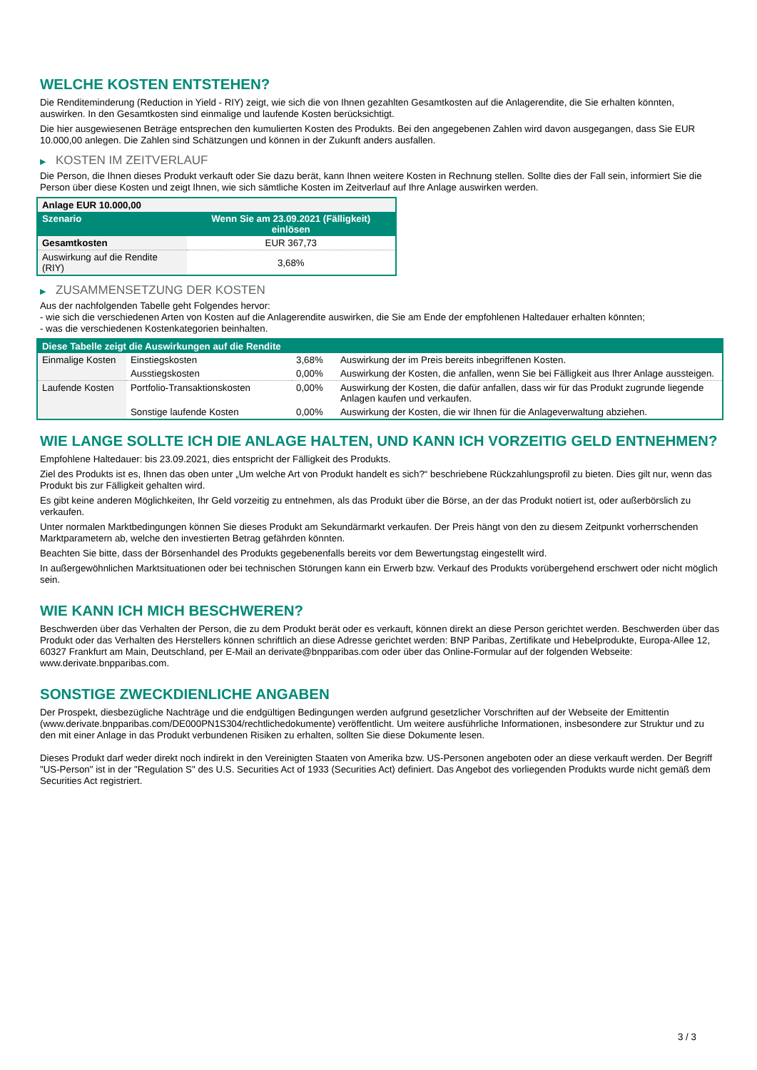WELCHE KOSTEN ENTSTEHEN?
Die Renditeminderung (Reduction in Yield - RIY) zeigt, wie sich die von Ihnen gezahlten Gesamtkosten auf die Anlagerendite, die Sie erhalten könnten, auswirken. In den Gesamtkosten sind einmalige und laufende Kosten berücksichtigt.
Die hier ausgewiesenen Beträge entsprechen den kumulierten Kosten des Produkts. Bei den angegebenen Zahlen wird davon ausgegangen, dass Sie EUR 10.000,00 anlegen. Die Zahlen sind Schätzungen und können in der Zukunft anders ausfallen.
▶ KOSTEN IM ZEITVERLAUF
Die Person, die Ihnen dieses Produkt verkauft oder Sie dazu berät, kann Ihnen weitere Kosten in Rechnung stellen. Sollte dies der Fall sein, informiert Sie die Person über diese Kosten und zeigt Ihnen, wie sich sämtliche Kosten im Zeitverlauf auf Ihre Anlage auswirken werden.
| Anlage EUR 10.000,00 | |
| Szenario | Wenn Sie am 23.09.2021 (Fälligkeit) einlösen |
| Gesamtkosten | EUR 367,73 |
| Auswirkung auf die Rendite (RIY) | 3,68% |
▶ ZUSAMMENSETZUNG DER KOSTEN
Aus der nachfolgenden Tabelle geht Folgendes hervor:
- wie sich die verschiedenen Arten von Kosten auf die Anlagerendite auswirken, die Sie am Ende der empfohlenen Haltedauer erhalten könnten;
- was die verschiedenen Kostenkategorien beinhalten.
| Diese Tabelle zeigt die Auswirkungen auf die Rendite | | | |
| Einmalige Kosten | Einstiegskosten | 3,68% | Auswirkung der im Preis bereits inbegriffenen Kosten. |
| | Ausstiegskosten | 0,00% | Auswirkung der Kosten, die anfallen, wenn Sie bei Fälligkeit aus Ihrer Anlage aussteigen. |
| Laufende Kosten | Portfolio-Transaktionskosten | 0,00% | Auswirkung der Kosten, die dafür anfallen, dass wir für das Produkt zugrunde liegende Anlagen kaufen und verkaufen. |
| | Sonstige laufende Kosten | 0,00% | Auswirkung der Kosten, die wir Ihnen für die Anlageverwaltung abziehen. |
WIE LANGE SOLLTE ICH DIE ANLAGE HALTEN, UND KANN ICH VORZEITIG GELD ENTNEHMEN?
Empfohlene Haltedauer: bis 23.09.2021, dies entspricht der Fälligkeit des Produkts.
Ziel des Produkts ist es, Ihnen das oben unter „Um welche Art von Produkt handelt es sich?“ beschriebene Rückzahlungsprofil zu bieten. Dies gilt nur, wenn das Produkt bis zur Fälligkeit gehalten wird.
Es gibt keine anderen Möglichkeiten, Ihr Geld vorzeitig zu entnehmen, als das Produkt über die Börse, an der das Produkt notiert ist, oder außerbörslich zu verkaufen.
Unter normalen Marktbedingungen können Sie dieses Produkt am Sekundärmarkt verkaufen. Der Preis hängt von den zu diesem Zeitpunkt vorherrschenden Marktparametern ab, welche den investierten Betrag gefährden könnten.
Beachten Sie bitte, dass der Börsenhandel des Produkts gegebenenfalls bereits vor dem Bewertungstag eingestellt wird.
In außergewöhnlichen Marktsituationen oder bei technischen Störungen kann ein Erwerb bzw. Verkauf des Produkts vorübergehend erschwert oder nicht möglich sein.
WIE KANN ICH MICH BESCHWEREN?
Beschwerden über das Verhalten der Person, die zu dem Produkt berät oder es verkauft, können direkt an diese Person gerichtet werden. Beschwerden über das Produkt oder das Verhalten des Herstellers können schriftlich an diese Adresse gerichtet werden: BNP Paribas, Zertifikate und Hebelprodukte, Europa-Allee 12, 60327 Frankfurt am Main, Deutschland, per E-Mail an derivate@bnpparibas.com oder über das Online-Formular auf der folgenden Webseite: www.derivate.bnpparibas.com.
SONSTIGE ZWECKDIENLICHE ANGABEN
Der Prospekt, diesbezügliche Nachträge und die endgültigen Bedingungen werden aufgrund gesetzlicher Vorschriften auf der Webseite der Emittentin (www.derivate.bnpparibas.com/DE000PN1S304/rechtlichedokumente) veröffentlicht. Um weitere ausführliche Informationen, insbesondere zur Struktur und zu den mit einer Anlage in das Produkt verbundenen Risiken zu erhalten, sollten Sie diese Dokumente lesen.
Dieses Produkt darf weder direkt noch indirekt in den Vereinigten Staaten von Amerika bzw. US-Personen angeboten oder an diese verkauft werden. Der Begriff "US-Person" ist in der "Regulation S" des U.S. Securities Act of 1933 (Securities Act) definiert. Das Angebot des vorliegenden Produkts wurde nicht gemäß dem Securities Act registriert.
3 / 3